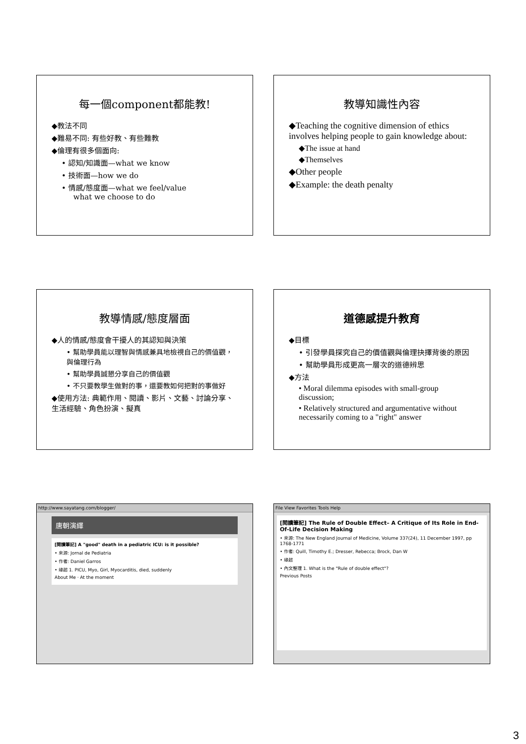每一個component都能教!
◆教法不同
◆難易不同: 有些好教、有些難教
◆倫理有很多個面向:
• 認知/知識面—what we know
• 技術面—how we do
• 情感/態度面—what we feel/value
what we choose to do
教導知識性內容
◆Teaching the cognitive dimension of ethics involves helping people to gain knowledge about:
◆The issue at hand
◆Themselves
◆Other people
◆Example: the death penalty
教導情感/態度層面
◆人的情感/態度會干擾人的其認知與決策
• 幫助學員能以理智與情感兼具地檢視自己的價值觀，與倫理行為
• 幫助學員誠懇分享自己的價值觀
• 不只要教學生做對的事，還要教如何把對的事做好
◆使用方法: 典範作用、閱讀、影片、文藝、討論分享、生活經驗、角色扮演、擬真
道德感提升教育
◆目標
• 引發學員探究自己的價值觀與倫理抉擇背後的原因
• 幫助學員形成更高一層次的道德辨思
◆方法
• Moral dilemma episodes with small-group discussion;
• Relatively structured and argumentative without necessarily coming to a "right" answer
http://www.sayatang.com/blogger/
唐朝演繹
[閱讀筆記] A "good" death in a pediatric ICU: is it possible?
• 來源: Jornal de Pediatria
• 作者: Daniel Garros
• 緣起 1. PICU, Myo, Girl, Myocarditis, died, suddenly
About Me · At the moment
File View Favorites Tools Help
[閱讀筆記] The Rule of Double Effect– A Critique of Its Role in End-Of-Life Decision Making
• 來源: The New England Journal of Medicine, Volume 337(24), 11 December 1997, pp 1768-1771
• 作者: Quill, Timothy E.; Dresser, Rebecca; Brock, Dan W
• 緣起
• 內文整理 1. What is the "Rule of double effect"?
Previous Posts
3